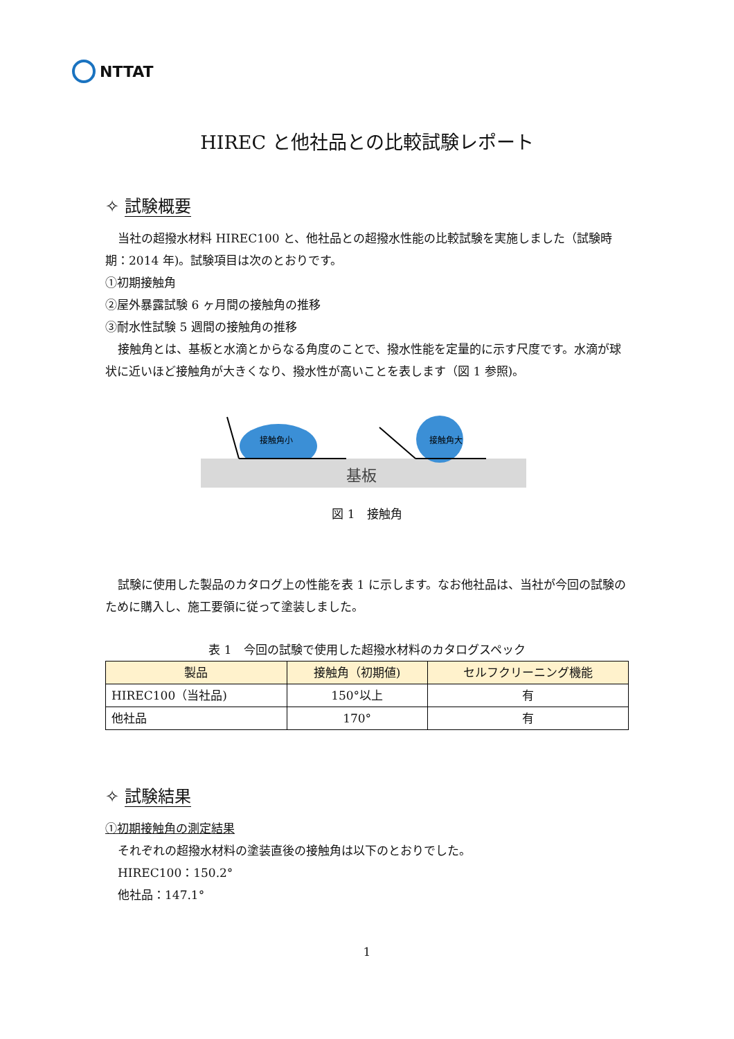NTTAT
HIREC と他社品との比較試験レポート
✧ 試験概要
当社の超撥水材料 HIREC100 と、他社品との超撥水性能の比較試験を実施しました（試験時期：2014 年)。試験項目は次のとおりです。
①初期接触角
②屋外暴露試験 6 ヶ月間の接触角の推移
③耐水性試験 5 週間の接触角の推移
接触角とは、基板と水滴とからなる角度のことで、撥水性能を定量的に示す尺度です。水滴が球状に近いほど接触角が大きくなり、撥水性が高いことを表します（図 1 参照)。
接触角小
接触角大
基板
図 1　接触角
試験に使用した製品のカタログ上の性能を表 1 に示します。なお他社品は、当社が今回の試験のために購入し、施工要領に従って塗装しました。
表 1　今回の試験で使用した超撥水材料のカタログスペック
| 製品 | 接触角（初期値) | セルフクリーニング機能 |
| --- | --- | --- |
| HIREC100（当社品) | 150°以上 | 有 |
| 他社品 | 170° | 有 |
✧ 試験結果
①初期接触角の測定結果
それぞれの超撥水材料の塗装直後の接触角は以下のとおりでした。
HIREC100：150.2°
他社品：147.1°
1